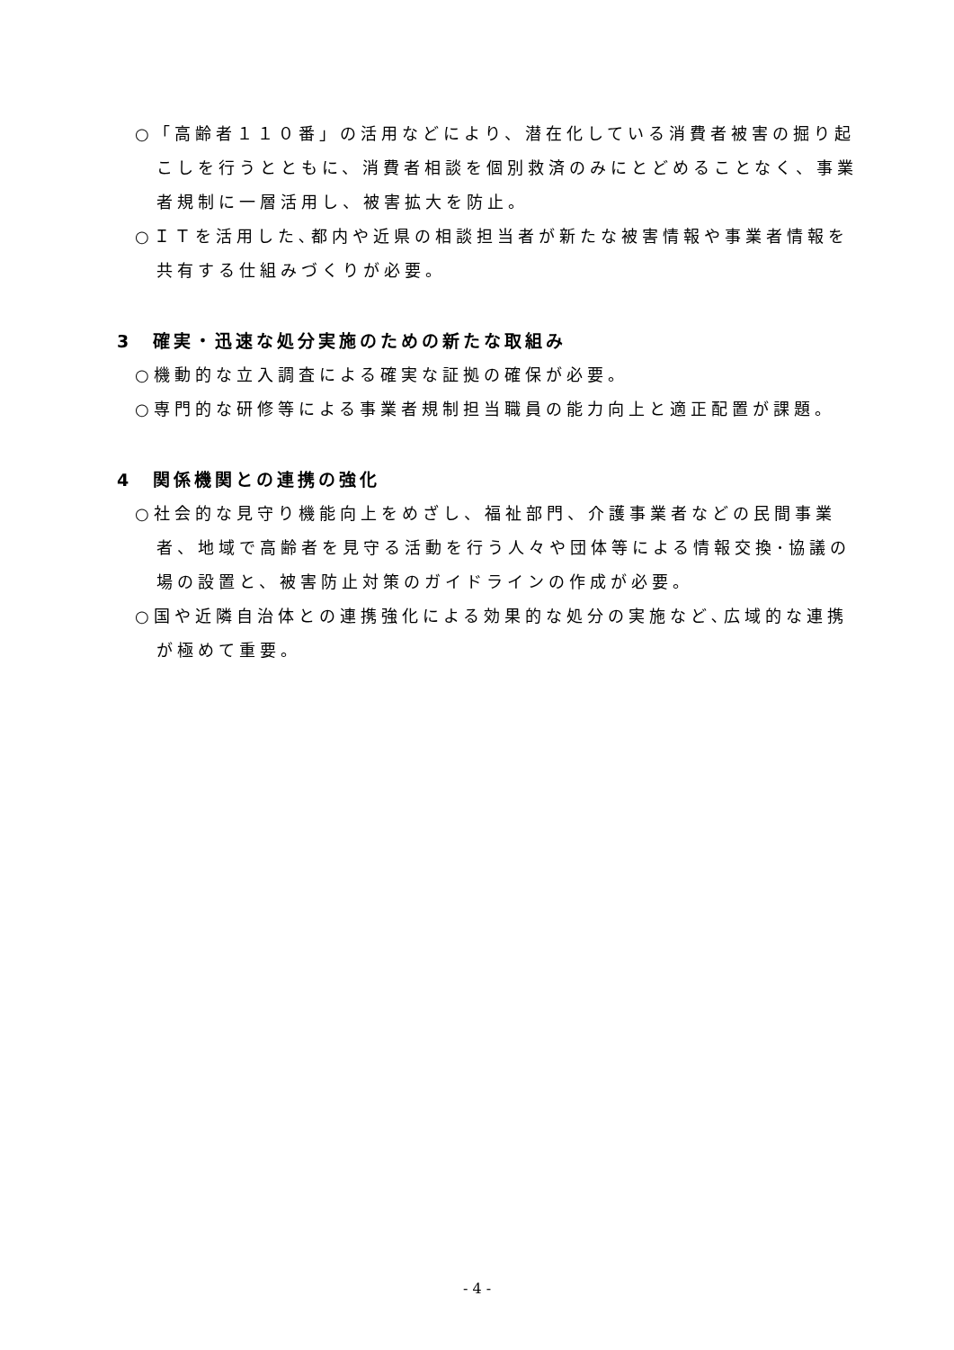○「高齢者１１０番」の活用などにより、潜在化している消費者被害の掘り起こしを行うとともに、消費者相談を個別救済のみにとどめることなく、事業者規制に一層活用し、被害拡大を防止。
○ＩＴを活用した､都内や近県の相談担当者が新たな被害情報や事業者情報を共有する仕組みづくりが必要。
3　確実・迅速な処分実施のための新たな取組み
○機動的な立入調査による確実な証拠の確保が必要。
○専門的な研修等による事業者規制担当職員の能力向上と適正配置が課題。
4　関係機関との連携の強化
○社会的な見守り機能向上をめざし、福祉部門、介護事業者などの民間事業者、地域で高齢者を見守る活動を行う人々や団体等による情報交換･協議の場の設置と、被害防止対策のガイドラインの作成が必要。
○国や近隣自治体との連携強化による効果的な処分の実施など､広域的な連携が極めて重要。
- 4 -